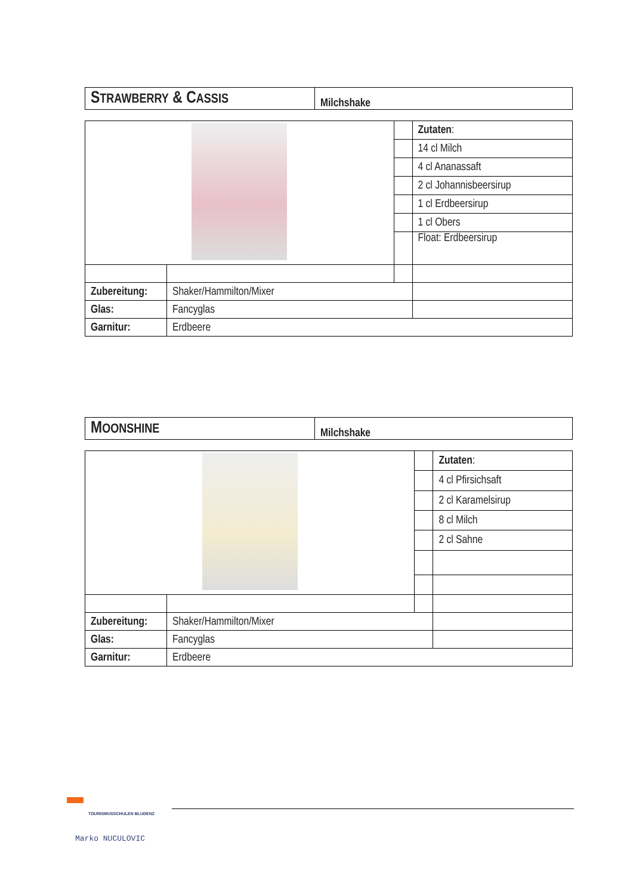| S TRAWBERRY & C ASSIS | Milchshake |
| | | | Zutaten : |
| | | | 14 cl Milch |
| | | | 4 cl Ananassaft |
| | | | 2 cl Johannisbeersirup |
| | | | 1 cl Erdbeersirup |
| | | | 1 cl Obers |
| | | | Float: Erdbeersirup |
| Zubereitung: | Shaker/Hammilton/Mixer | | |
| Glas: | Fancyglas | | |
| Garnitur: | Erdbeere | | |
| M OONSHINE | Milchshake |
| | | | Zutaten : |
| | | | 4 cl Pfirsichsaft |
| | | | 2 cl Karamelsirup |
| | | | 8 cl Milch |
| | | | 2 cl Sahne |
| Zubereitung: | Shaker/Hammilton/Mixer | | |
| Glas: | Fancyglas | | |
| Garnitur: | Erdbeere | | |
TOURISMUSSCHULEN BLUDENZ
Marko NUCULOVIC